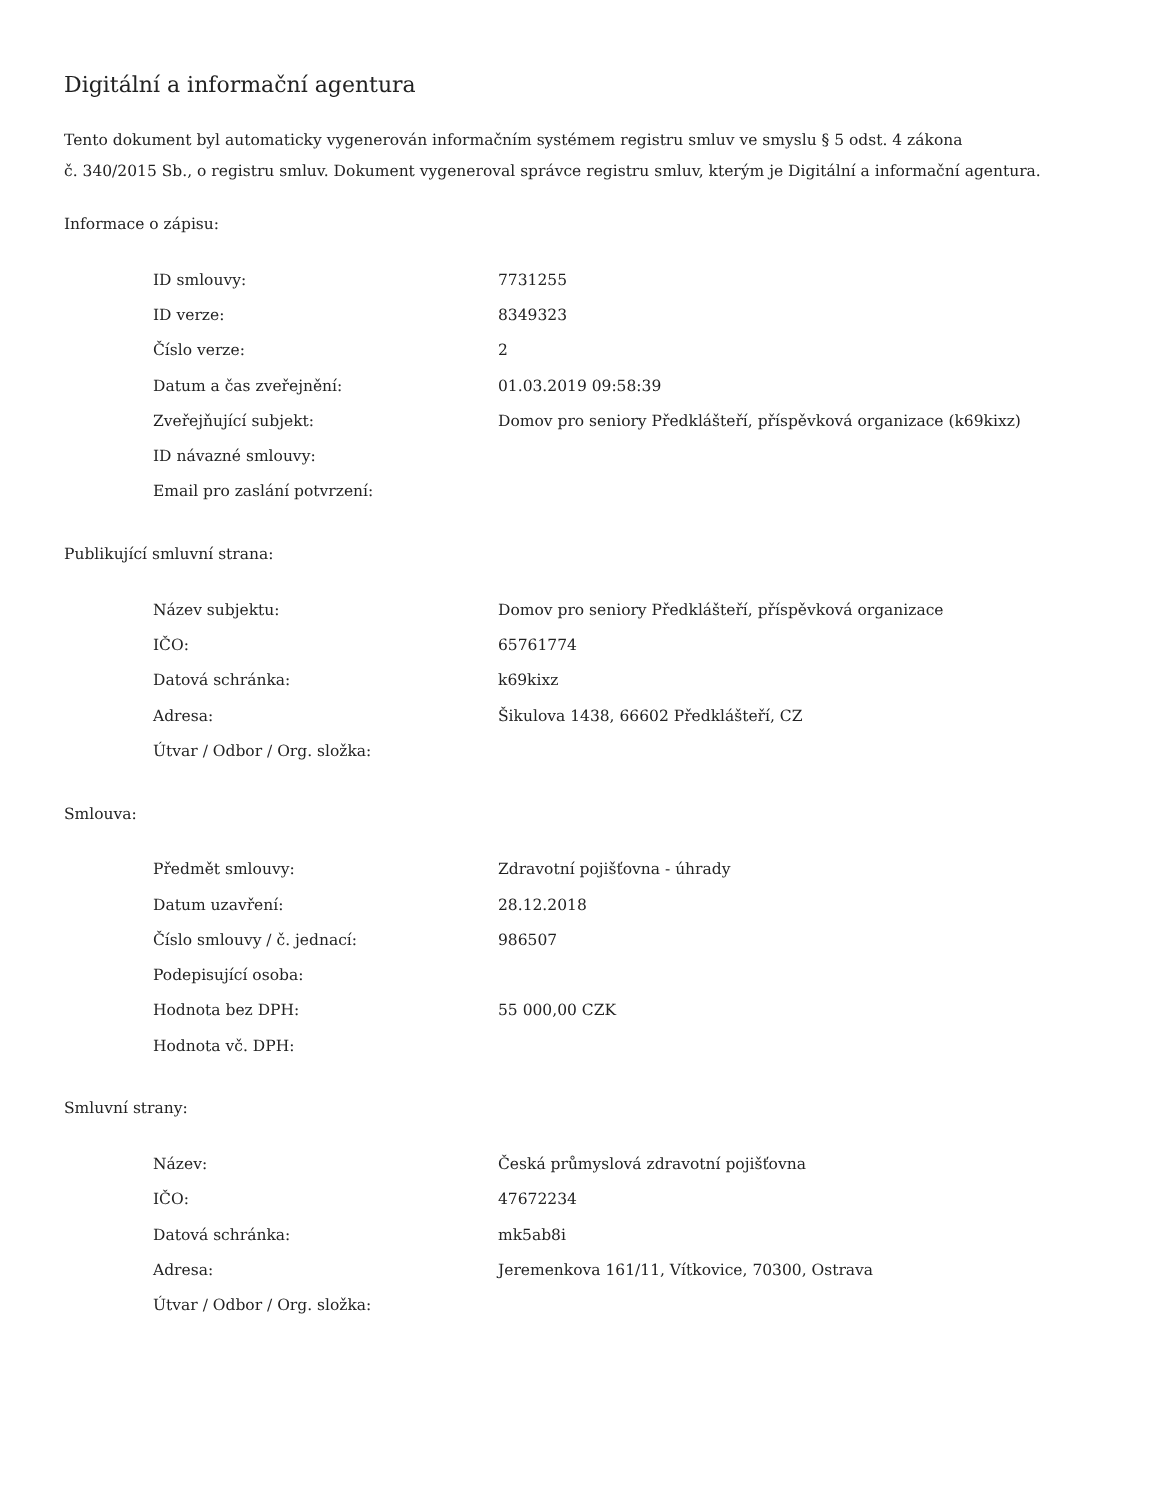Digitální a informační agentura
Tento dokument byl automaticky vygenerován informačním systémem registru smluv ve smyslu § 5 odst. 4 zákona
č. 340/2015 Sb., o registru smluv. Dokument vygeneroval správce registru smluv, kterým je Digitální a informační agentura.
Informace o zápisu:
| ID smlouvy: | 7731255 |
| ID verze: | 8349323 |
| Číslo verze: | 2 |
| Datum a čas zveřejnění: | 01.03.2019 09:58:39 |
| Zveřejňující subjekt: | Domov pro seniory Předklášteří, příspěvková organizace (k69kixz) |
| ID návazné smlouvy: | |
| Email pro zaslání potvrzení: | |
Publikující smluvní strana:
| Název subjektu: | Domov pro seniory Předklášteří, příspěvková organizace |
| IČO: | 65761774 |
| Datová schránka: | k69kixz |
| Adresa: | Šikulova 1438, 66602 Předklášteří, CZ |
| Útvar / Odbor / Org. složka: | |
Smlouva:
| Předmět smlouvy: | Zdravotní pojišťovna - úhrady |
| Datum uzavření: | 28.12.2018 |
| Číslo smlouvy / č. jednací: | 986507 |
| Podepisující osoba: | |
| Hodnota bez DPH: | 55 000,00 CZK |
| Hodnota vč. DPH: | |
Smluvní strany:
| Název: | Česká průmyslová zdravotní pojišťovna |
| IČO: | 47672234 |
| Datová schránka: | mk5ab8i |
| Adresa: | Jeremenkova 161/11, Vítkovice, 70300, Ostrava |
| Útvar / Odbor / Org. složka: | |